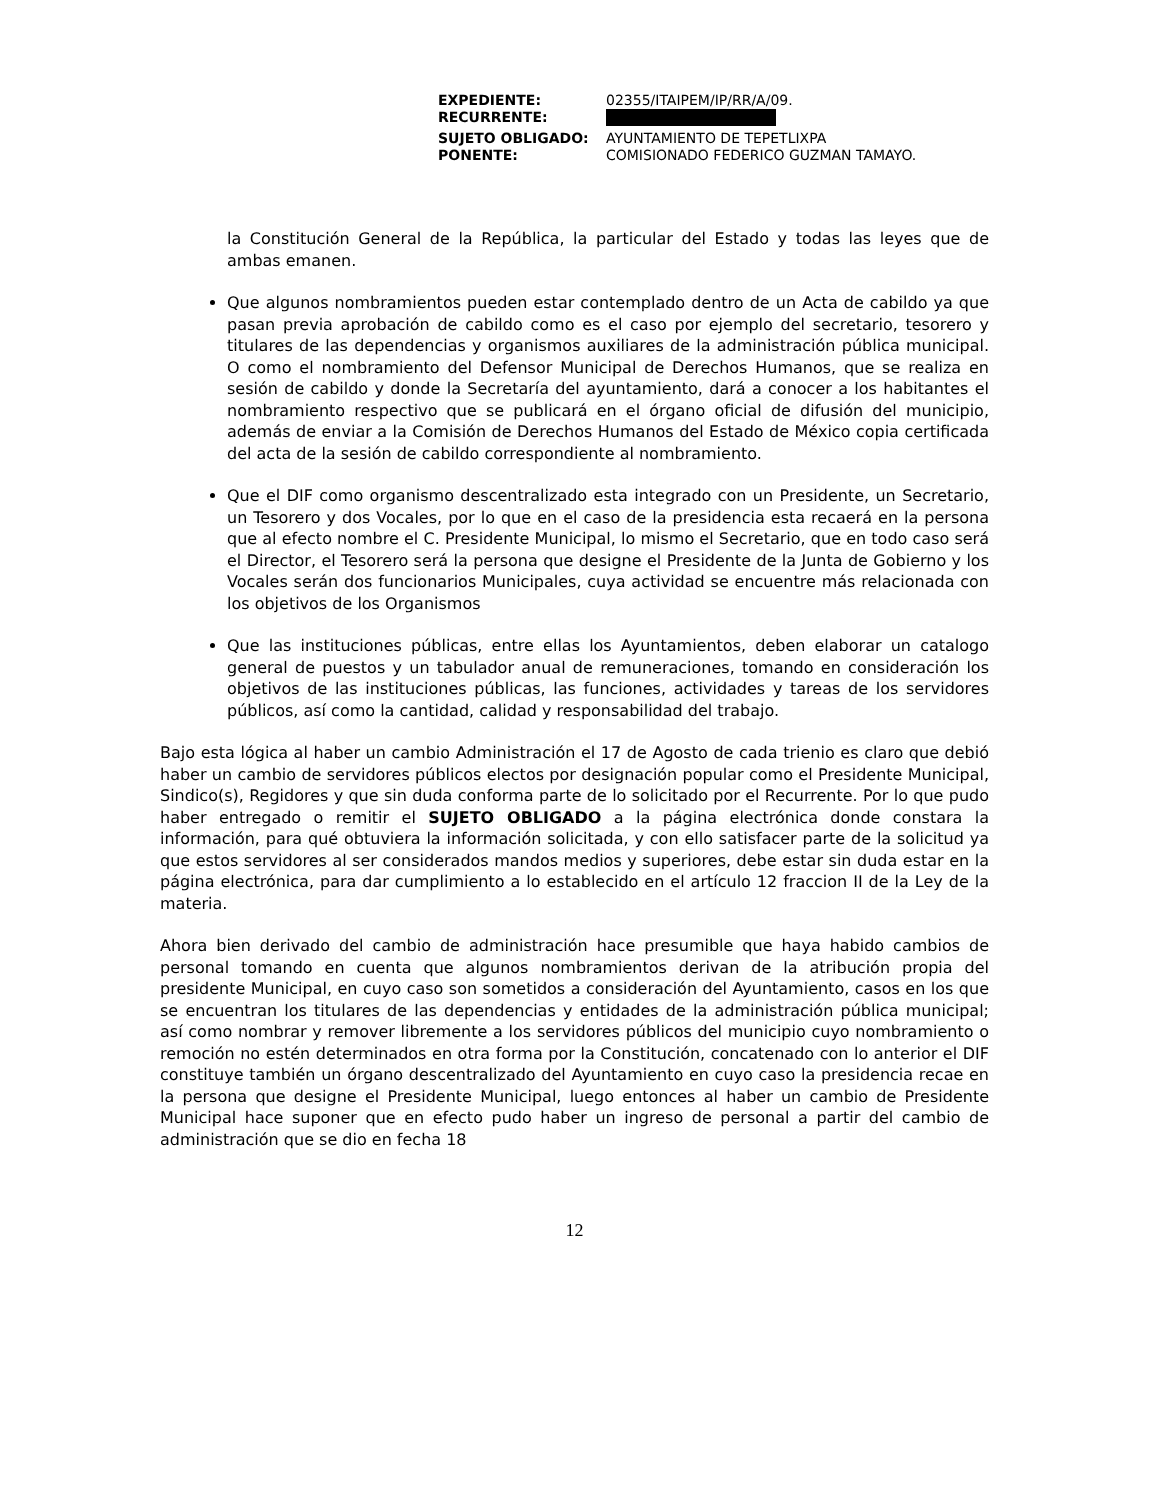| EXPEDIENTE: | 02355/ITAIPEM/IP/RR/A/09. |
| RECURRENTE: | |
| SUJETO OBLIGADO: | AYUNTAMIENTO DE TEPETLIXPA |
| PONENTE: | COMISIONADO FEDERICO GUZMAN TAMAYO. |
la Constitución General de la República, la particular del Estado y todas las leyes que de ambas emanen.
Que algunos nombramientos pueden estar contemplado dentro de un Acta de cabildo ya que pasan previa aprobación de cabildo como es el caso por ejemplo del secretario, tesorero y titulares de las dependencias y organismos auxiliares de la administración pública municipal. O como el nombramiento del Defensor Municipal de Derechos Humanos, que se realiza en sesión de cabildo y donde la Secretaría del ayuntamiento, dará a conocer a los habitantes el nombramiento respectivo que se publicará en el órgano oficial de difusión del municipio, además de enviar a la Comisión de Derechos Humanos del Estado de México copia certificada del acta de la sesión de cabildo correspondiente al nombramiento.
Que el DIF como organismo descentralizado esta integrado con un Presidente, un Secretario, un Tesorero y dos Vocales, por lo que en el caso de la presidencia esta recaerá en la persona que al efecto nombre el C. Presidente Municipal, lo mismo el Secretario, que en todo caso será el Director, el Tesorero será la persona que designe el Presidente de la Junta de Gobierno y los Vocales serán dos funcionarios Municipales, cuya actividad se encuentre más relacionada con los objetivos de los Organismos
Que las instituciones públicas, entre ellas los Ayuntamientos, deben elaborar un catalogo general de puestos y un tabulador anual de remuneraciones, tomando en consideración los objetivos de las instituciones públicas, las funciones, actividades y tareas de los servidores públicos, así como la cantidad, calidad y responsabilidad del trabajo.
Bajo esta lógica al haber un cambio Administración el 17 de Agosto de cada trienio es claro que debió haber un cambio de servidores públicos electos por designación popular como el Presidente Municipal, Sindico(s), Regidores y que sin duda conforma parte de lo solicitado por el Recurrente. Por lo que pudo haber entregado o remitir el SUJETO OBLIGADO a la página electrónica donde constara la información, para qué obtuviera la información solicitada, y con ello satisfacer parte de la solicitud ya que estos servidores al ser considerados mandos medios y superiores, debe estar sin duda estar en la página electrónica, para dar cumplimiento a lo establecido en el artículo 12 fraccion II de la Ley de la materia.
Ahora bien derivado del cambio de administración hace presumible que haya habido cambios de personal tomando en cuenta que algunos nombramientos derivan de la atribución propia del presidente Municipal, en cuyo caso son sometidos a consideración del Ayuntamiento, casos en los que se encuentran los titulares de las dependencias y entidades de la administración pública municipal; así como nombrar y remover libremente a los servidores públicos del municipio cuyo nombramiento o remoción no estén determinados en otra forma por la Constitución, concatenado con lo anterior el DIF constituye también un órgano descentralizado del Ayuntamiento en cuyo caso la presidencia recae en la persona que designe el Presidente Municipal, luego entonces al haber un cambio de Presidente Municipal hace suponer que en efecto pudo haber un ingreso de personal a partir del cambio de administración que se dio en fecha 18
12